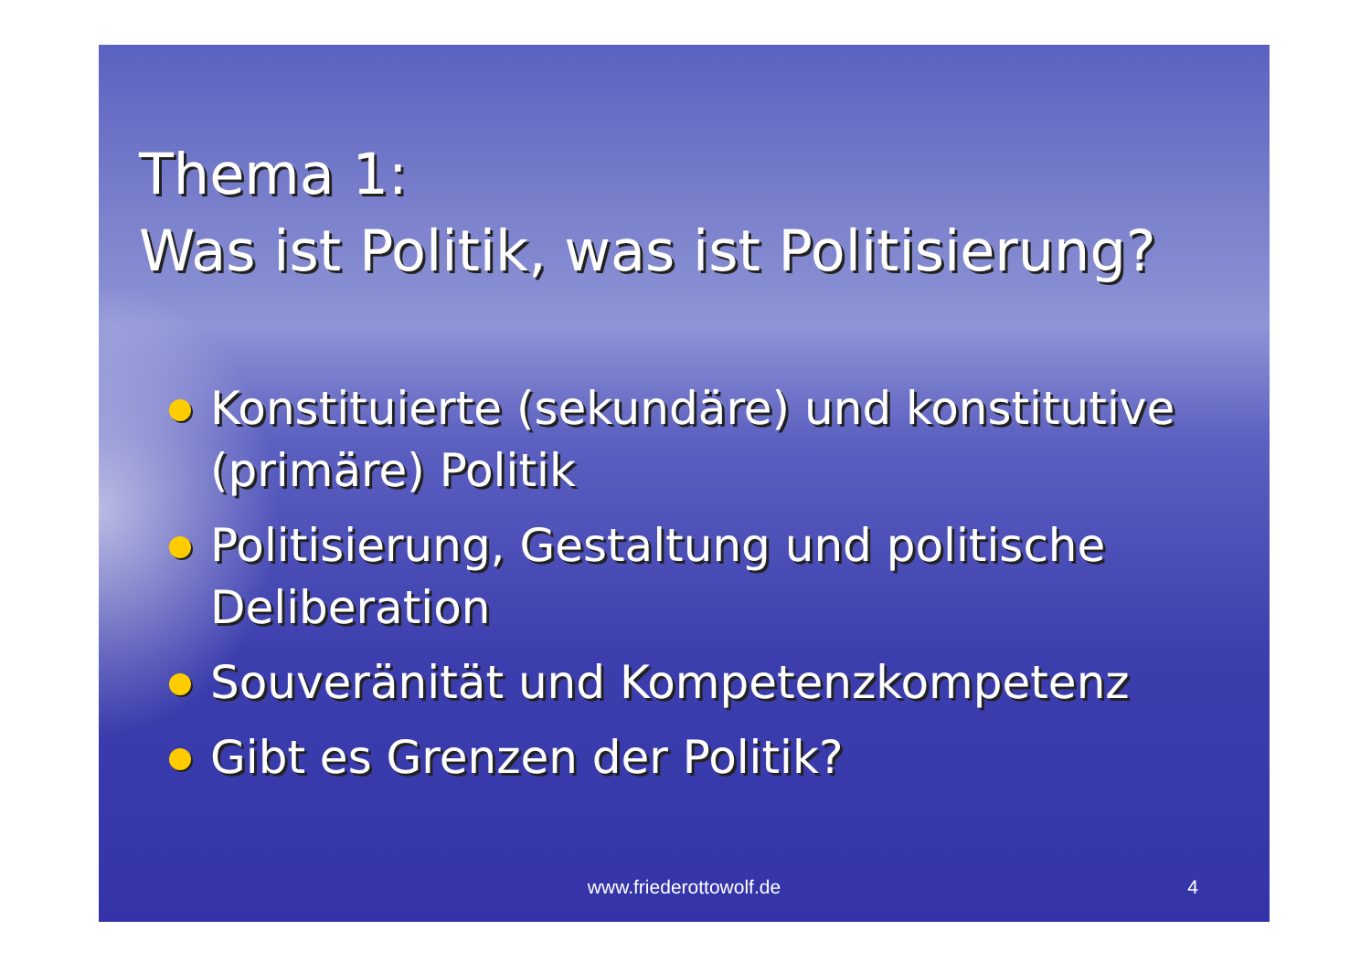Thema 1:
Was ist Politik, was ist Politisierung?
Konstituierte (sekundäre) und konstitutive (primäre) Politik
Politisierung, Gestaltung und politische Deliberation
Souveränität und Kompetenzkompetenz
Gibt es Grenzen der Politik?
www.friederottowolf.de 4